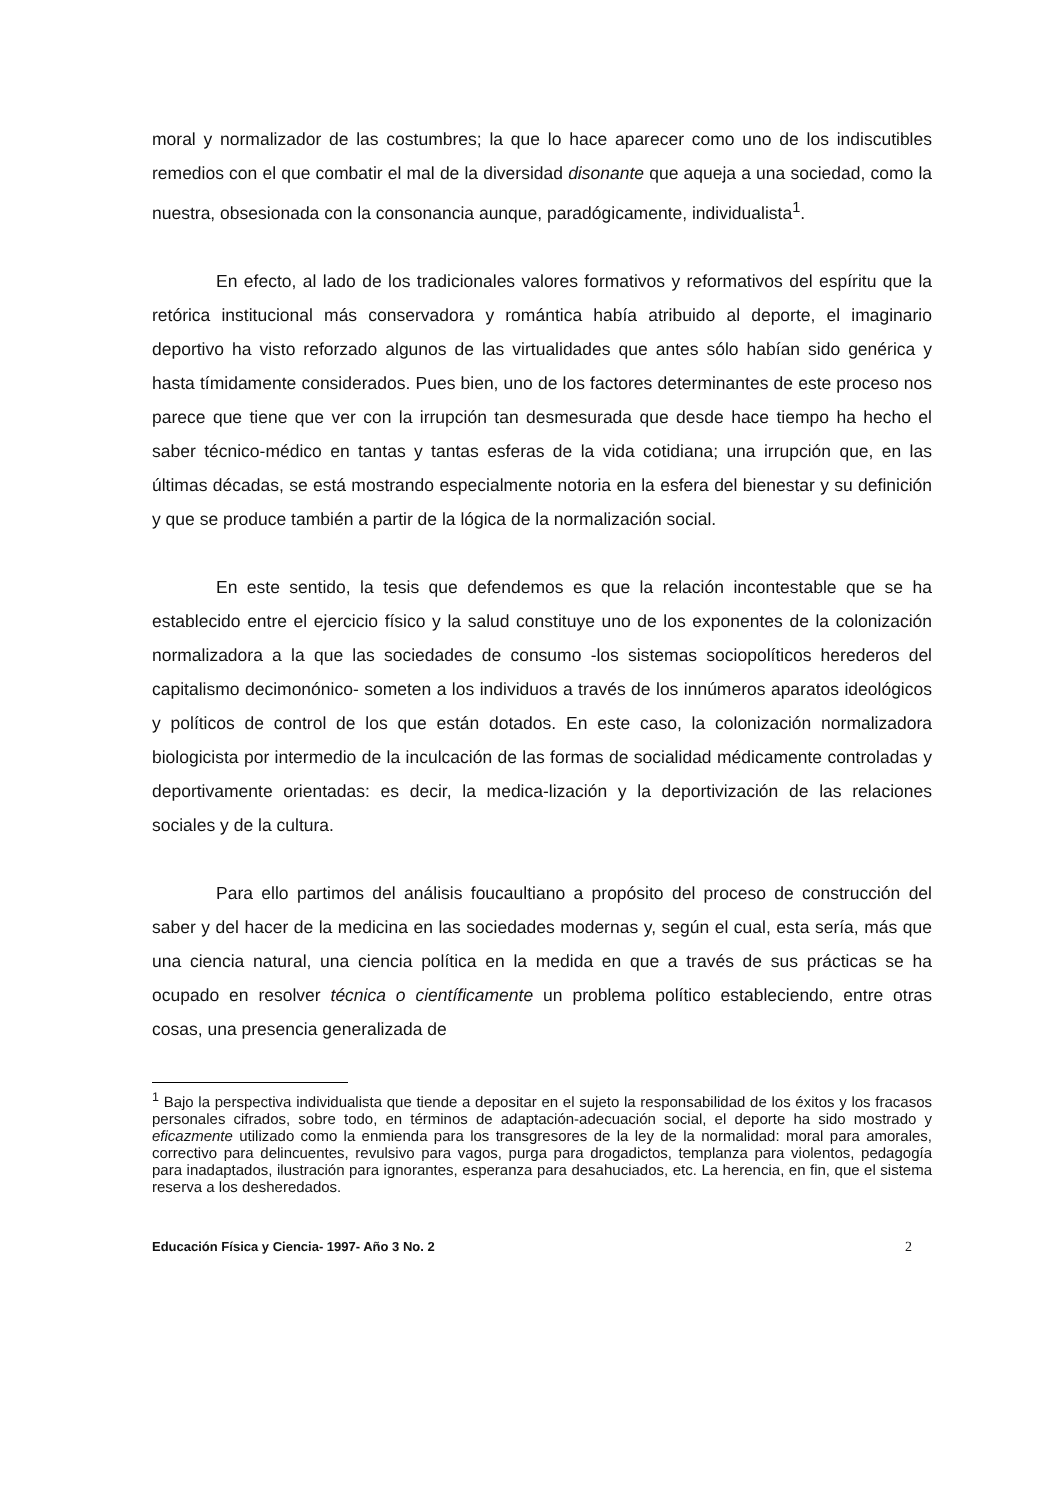moral y normalizador de las costumbres; la que lo hace aparecer como uno de los indiscutibles remedios con el que combatir el mal de la diversidad disonante que aqueja a una sociedad, como la nuestra, obsesionada con la consonancia aunque, paradógicamente, individualista<sup>1</sup>.
En efecto, al lado de los tradicionales valores formativos y reformativos del espíritu que la retórica institucional más conservadora y romántica había atribuido al deporte, el imaginario deportivo ha visto reforzado algunos de las virtualidades que antes sólo habían sido genérica y hasta tímidamente considerados. Pues bien, uno de los factores determinantes de este proceso nos parece que tiene que ver con la irrupción tan desmesurada que desde hace tiempo ha hecho el saber técnico-médico en tantas y tantas esferas de la vida cotidiana; una irrupción que, en las últimas décadas, se está mostrando especialmente notoria en la esfera del bienestar y su definición y que se produce también a partir de la lógica de la normalización social.
En este sentido, la tesis que defendemos es que la relación incontestable que se ha establecido entre el ejercicio físico y la salud constituye uno de los exponentes de la colonización normalizadora a la que las sociedades de consumo -los sistemas sociopolíticos herederos del capitalismo decimonónico- someten a los individuos a través de los innúmeros aparatos ideológicos y políticos de control de los que están dotados. En este caso, la colonización normalizadora biologicista por intermedio de la inculcación de las formas de socialidad médicamente controladas y deportivamente orientadas: es decir, la medica-lización y la deportivización de las relaciones sociales y de la cultura.
Para ello partimos del análisis foucaultiano a propósito del proceso de construcción del saber y del hacer de la medicina en las sociedades modernas y, según el cual, esta sería, más que una ciencia natural, una ciencia política en la medida en que a través de sus prácticas se ha ocupado en resolver técnica o científicamente un problema político estableciendo, entre otras cosas, una presencia generalizada de
<sup>1</sup> Bajo la perspectiva individualista que tiende a depositar en el sujeto la responsabilidad de los éxitos y los fracasos personales cifrados, sobre todo, en términos de adaptación-adecuación social, el deporte ha sido mostrado y eficazmente utilizado como la enmienda para los transgresores de la ley de la normalidad: moral para amorales, correctivo para delincuentes, revulsivo para vagos, purga para drogadictos, templanza para violentos, pedagogía para inadaptados, ilustración para ignorantes, esperanza para desahuciados, etc. La herencia, en fin, que el sistema reserva a los desheredados.
Educación Física y Ciencia- 1997- Año 3 No. 2 2